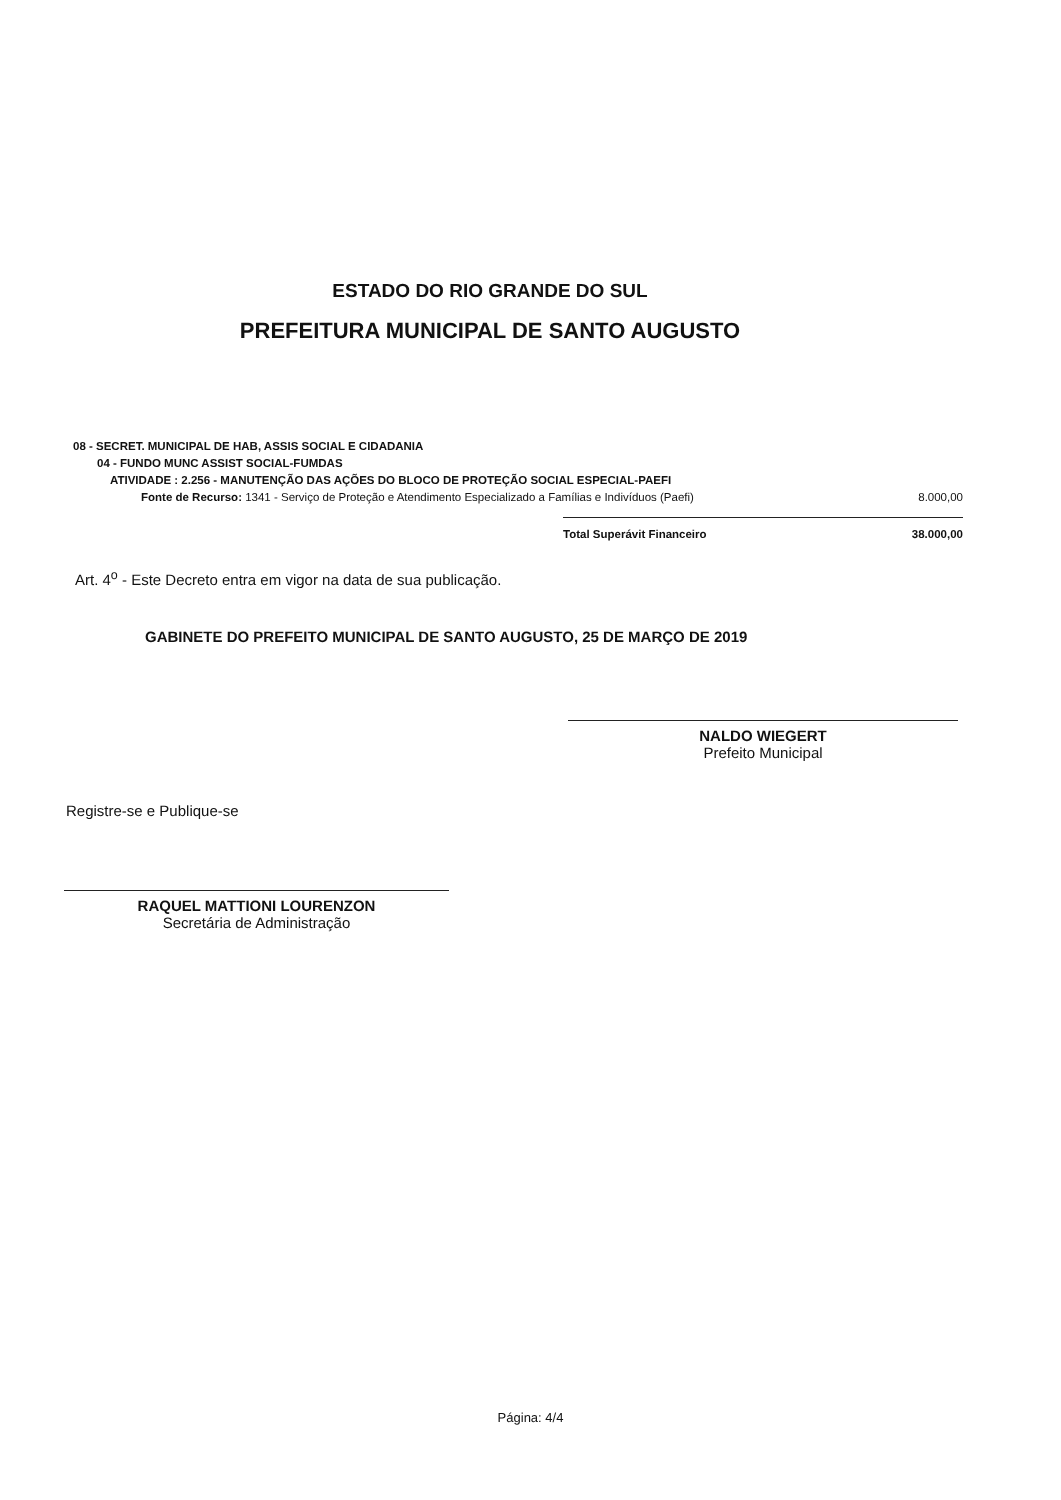ESTADO DO RIO GRANDE DO SUL
PREFEITURA MUNICIPAL DE SANTO AUGUSTO
08 - SECRET. MUNICIPAL DE HAB, ASSIS SOCIAL E CIDADANIA
04 - FUNDO MUNC ASSIST SOCIAL-FUMDAS
ATIVIDADE : 2.256 - MANUTENÇÃO DAS AÇÕES DO BLOCO DE PROTEÇÃO SOCIAL ESPECIAL-PAEFI
Fonte de Recurso: 1341 - Serviço de Proteção e Atendimento Especializado a Famílias e Indivíduos (Paefi) 8.000,00
Total Superávit Financeiro 38.000,00
Art. 4<sup>o</sup> - Este Decreto entra em vigor na data de sua publicação.
GABINETE DO PREFEITO MUNICIPAL DE SANTO AUGUSTO, 25 DE MARÇO DE 2019
NALDO WIEGERT
Prefeito Municipal
Registre-se e Publique-se
RAQUEL MATTIONI LOURENZON
Secretária de Administração
Página: 4/4